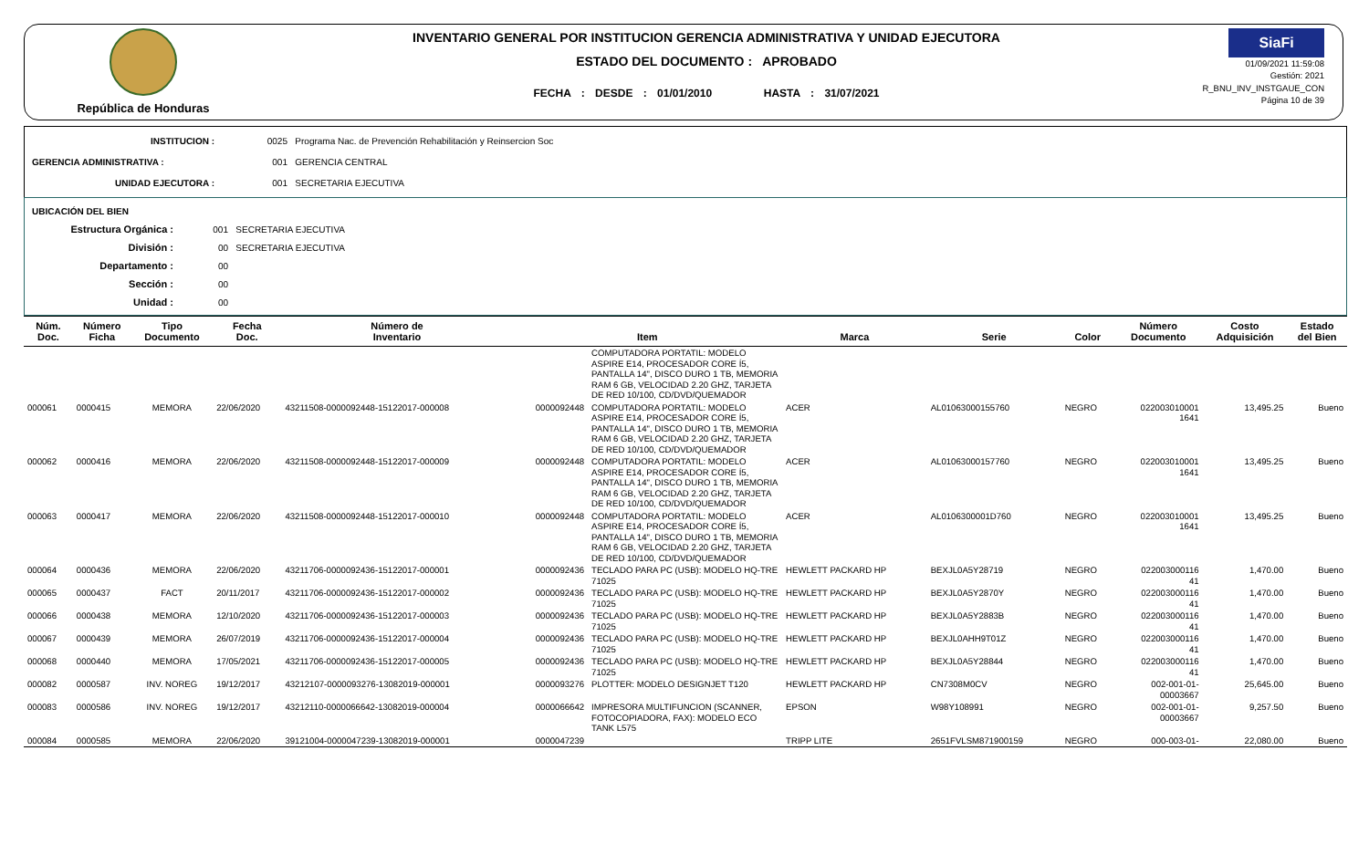República de Honduras
INVENTARIO GENERAL POR INSTITUCION GERENCIA ADMINISTRATIVA Y UNIDAD EJECUTORA
ESTADO DEL DOCUMENTO : APROBADO
FECHA : DESDE : 01/01/2010 HASTA : 31/07/2021
SiaFi
01/09/2021 11:59:08
Gestión: 2021
R_BNU_INV_INSTGAUE_CON
Página 10 de 39
INSTITUCION : 0025 Programa Nac. de Prevención Rehabilitación y Reinsercion Soc
GERENCIA ADMINISTRATIVA : 001 GERENCIA CENTRAL
UNIDAD EJECUTORA : 001 SECRETARIA EJECUTIVA
UBICACIÓN DEL BIEN
Estructura Orgánica : 001 SECRETARIA EJECUTIVA
División : 00 SECRETARIA EJECUTIVA
Departamento : 00
Sección : 00
Unidad : 00
| Núm. Doc. | Número Ficha | Tipo Documento | Fecha Doc. | Número de Inventario | Item | | Marca | Serie | Color | Número Documento | Costo Adquisición | Estado del Bien |
| --- | --- | --- | --- | --- | --- | --- | --- | --- | --- | --- | --- | --- |
| | | | | | | COMPUTADORA PORTATIL: MODELO ASPIRE E14, PROCESADOR CORE Í5, PANTALLA 14", DISCO DURO 1 TB, MEMORIA RAM 6 GB, VELOCIDAD 2.20 GHZ, TARJETA DE RED 10/100, CD/DVD/QUEMADOR | | | | | | |
| 000061 | 0000415 | MEMORA | 22/06/2020 | 43211508-0000092448-15122017-000008 | 0000092448 | COMPUTADORA PORTATIL: MODELO ASPIRE E14, PROCESADOR CORE Í5, PANTALLA 14", DISCO DURO 1 TB, MEMORIA RAM 6 GB, VELOCIDAD 2.20 GHZ, TARJETA DE RED 10/100, CD/DVD/QUEMADOR | ACER | AL01063000155760 | NEGRO | 022003010001 1641 | 13,495.25 | Bueno |
| 000062 | 0000416 | MEMORA | 22/06/2020 | 43211508-0000092448-15122017-000009 | 0000092448 | COMPUTADORA PORTATIL: MODELO ASPIRE E14, PROCESADOR CORE Í5, PANTALLA 14", DISCO DURO 1 TB, MEMORIA RAM 6 GB, VELOCIDAD 2.20 GHZ, TARJETA DE RED 10/100, CD/DVD/QUEMADOR | ACER | AL01063000157760 | NEGRO | 022003010001 1641 | 13,495.25 | Bueno |
| 000063 | 0000417 | MEMORA | 22/06/2020 | 43211508-0000092448-15122017-000010 | 0000092448 | COMPUTADORA PORTATIL: MODELO ASPIRE E14, PROCESADOR CORE Í5, PANTALLA 14", DISCO DURO 1 TB, MEMORIA RAM 6 GB, VELOCIDAD 2.20 GHZ, TARJETA DE RED 10/100, CD/DVD/QUEMADOR | ACER | AL0106300001D760 | NEGRO | 022003010001 1641 | 13,495.25 | Bueno |
| 000064 | 0000436 | MEMORA | 22/06/2020 | 43211706-0000092436-15122017-000001 | 0000092436 | TECLADO PARA PC (USB): MODELO HQ-TRE 71025 | HEWLETT PACKARD HP | BEXJL0A5Y28719 | NEGRO | 022003000116 41 | 1,470.00 | Bueno |
| 000065 | 0000437 | FACT | 20/11/2017 | 43211706-0000092436-15122017-000002 | 0000092436 | TECLADO PARA PC (USB): MODELO HQ-TRE 71025 | HEWLETT PACKARD HP | BEXJL0A5Y2870Y | NEGRO | 022003000116 41 | 1,470.00 | Bueno |
| 000066 | 0000438 | MEMORA | 12/10/2020 | 43211706-0000092436-15122017-000003 | 0000092436 | TECLADO PARA PC (USB): MODELO HQ-TRE 71025 | HEWLETT PACKARD HP | BEXJL0A5Y2883B | NEGRO | 022003000116 41 | 1,470.00 | Bueno |
| 000067 | 0000439 | MEMORA | 26/07/2019 | 43211706-0000092436-15122017-000004 | 0000092436 | TECLADO PARA PC (USB): MODELO HQ-TRE 71025 | HEWLETT PACKARD HP | BEXJL0AHH9T01Z | NEGRO | 022003000116 41 | 1,470.00 | Bueno |
| 000068 | 0000440 | MEMORA | 17/05/2021 | 43211706-0000092436-15122017-000005 | 0000092436 | TECLADO PARA PC (USB): MODELO HQ-TRE 71025 | HEWLETT PACKARD HP | BEXJL0A5Y28844 | NEGRO | 022003000116 41 | 1,470.00 | Bueno |
| 000082 | 0000587 | INV. NOREG | 19/12/2017 | 43212107-0000093276-13082019-000001 | 0000093276 | PLOTTER: MODELO DESIGNJET T120 | HEWLETT PACKARD HP | CN7308M0CV | NEGRO | 002-001-01- 00003667 | 25,645.00 | Bueno |
| 000083 | 0000586 | INV. NOREG | 19/12/2017 | 43212110-0000066642-13082019-000004 | 0000066642 | IMPRESORA MULTIFUNCION (SCANNER, FOTOCOPIADORA, FAX): MODELO ECO TANK L575 | EPSON | W98Y108991 | NEGRO | 002-001-01- 00003667 | 9,257.50 | Bueno |
| 000084 | 0000585 | MEMORA | 22/06/2020 | 39121004-0000047239-13082019-000001 | 0000047239 | | TRIPP LITE | 2651FVLSM871900159 | NEGRO | 000-003-01- | 22,080.00 | Bueno |